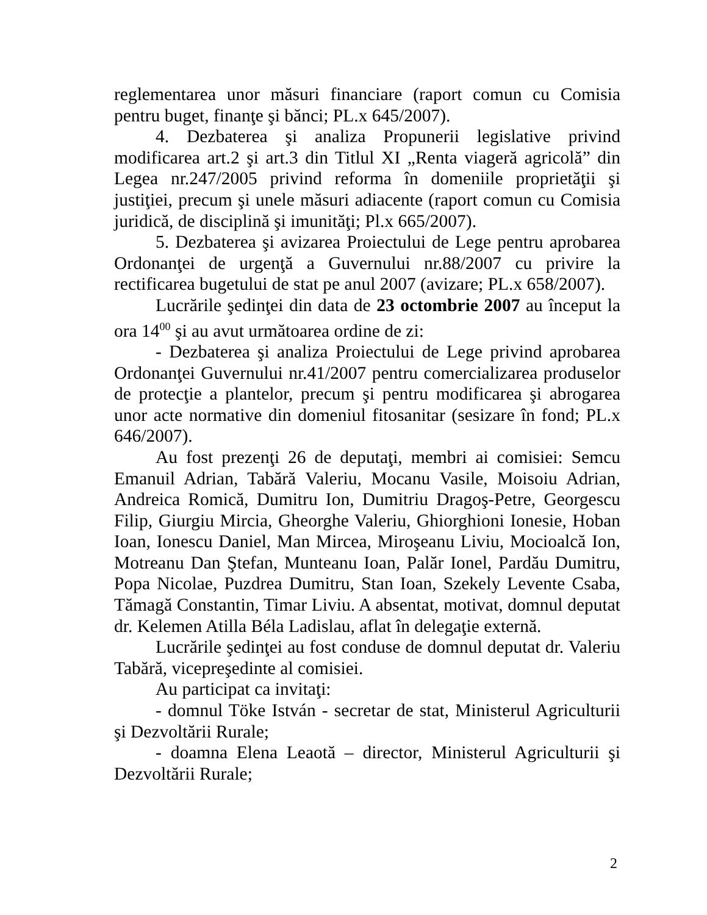reglementarea unor măsuri financiare (raport comun cu Comisia pentru buget, finanţe şi bănci; PL.x 645/2007).
4. Dezbaterea şi analiza Propunerii legislative privind modificarea art.2 şi art.3 din Titlul XI „Renta viageră agricolă” din Legea nr.247/2005 privind reforma în domeniile proprietăţii şi justiţiei, precum şi unele măsuri adiacente (raport comun cu Comisia juridică, de disciplină şi imunităţi; Pl.x 665/2007).
5. Dezbaterea şi avizarea Proiectului de Lege pentru aprobarea Ordonanţei de urgenţă a Guvernului nr.88/2007 cu privire la rectificarea bugetului de stat pe anul 2007 (avizare; PL.x 658/2007).
Lucrările şedinţei din data de 23 octombrie 2007 au început la ora 14<sup>00</sup> şi au avut următoarea ordine de zi:
- Dezbaterea şi analiza Proiectului de Lege privind aprobarea Ordonanţei Guvernului nr.41/2007 pentru comercializarea produselor de protecţie a plantelor, precum şi pentru modificarea şi abrogarea unor acte normative din domeniul fitosanitar (sesizare în fond; PL.x 646/2007).
Au fost prezenţi 26 de deputaţi, membri ai comisiei: Semcu Emanuil Adrian, Tabără Valeriu, Mocanu Vasile, Moisoiu Adrian, Andreica Romică, Dumitru Ion, Dumitriu Dragoş-Petre, Georgescu Filip, Giurgiu Mircia, Gheorghe Valeriu, Ghiorghioni Ionesie, Hoban Ioan, Ionescu Daniel, Man Mircea, Miroşeanu Liviu, Mocioalcă Ion, Motreanu Dan Ştefan, Munteanu Ioan, Palăr Ionel, Pardău Dumitru, Popa Nicolae, Puzdrea Dumitru, Stan Ioan, Szekely Levente Csaba, Tămagă Constantin, Timar Liviu. A absentat, motivat, domnul deputat dr. Kelemen Atilla Béla Ladislau, aflat în delegaţie externă.
Lucrările şedinţei au fost conduse de domnul deputat dr. Valeriu Tabără, vicepreşedinte al comisiei.
Au participat ca invitaţi:
- domnul Töke István - secretar de stat, Ministerul Agriculturii şi Dezvoltării Rurale;
- doamna Elena Leaotă – director, Ministerul Agriculturii şi Dezvoltării Rurale;
2